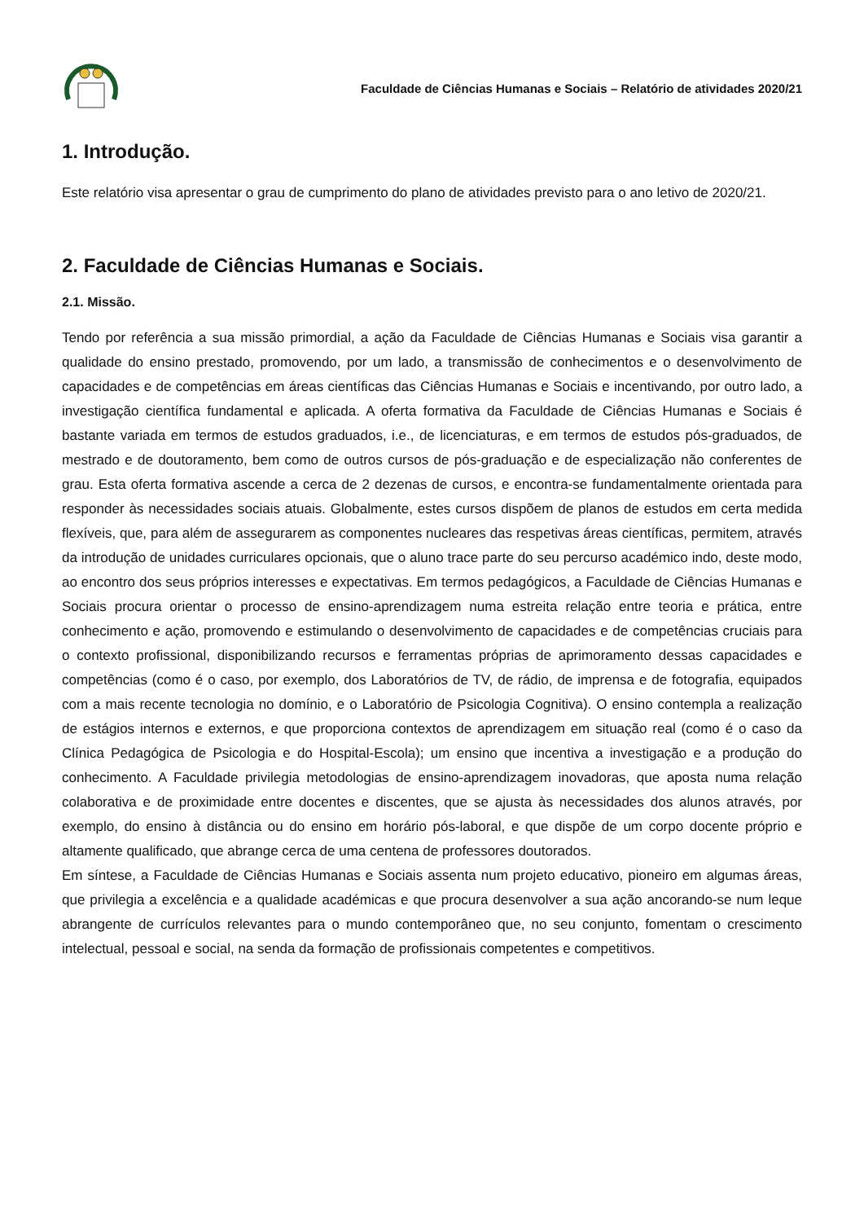Faculdade de Ciências Humanas e Sociais – Relatório de atividades 2020/21
1. Introdução.
Este relatório visa apresentar o grau de cumprimento do plano de atividades previsto para o ano letivo de 2020/21.
2. Faculdade de Ciências Humanas e Sociais.
2.1. Missão.
Tendo por referência a sua missão primordial, a ação da Faculdade de Ciências Humanas e Sociais visa garantir a qualidade do ensino prestado, promovendo, por um lado, a transmissão de conhecimentos e o desenvolvimento de capacidades e de competências em áreas científicas das Ciências Humanas e Sociais e incentivando, por outro lado, a investigação científica fundamental e aplicada. A oferta formativa da Faculdade de Ciências Humanas e Sociais é bastante variada em termos de estudos graduados, i.e., de licenciaturas, e em termos de estudos pós-graduados, de mestrado e de doutoramento, bem como de outros cursos de pós-graduação e de especialização não conferentes de grau. Esta oferta formativa ascende a cerca de 2 dezenas de cursos, e encontra-se fundamentalmente orientada para responder às necessidades sociais atuais. Globalmente, estes cursos dispõem de planos de estudos em certa medida flexíveis, que, para além de assegurarem as componentes nucleares das respetivas áreas científicas, permitem, através da introdução de unidades curriculares opcionais, que o aluno trace parte do seu percurso académico indo, deste modo, ao encontro dos seus próprios interesses e expectativas. Em termos pedagógicos, a Faculdade de Ciências Humanas e Sociais procura orientar o processo de ensino-aprendizagem numa estreita relação entre teoria e prática, entre conhecimento e ação, promovendo e estimulando o desenvolvimento de capacidades e de competências cruciais para o contexto profissional, disponibilizando recursos e ferramentas próprias de aprimoramento dessas capacidades e competências (como é o caso, por exemplo, dos Laboratórios de TV, de rádio, de imprensa e de fotografia, equipados com a mais recente tecnologia no domínio, e o Laboratório de Psicologia Cognitiva). O ensino contempla a realização de estágios internos e externos, e que proporciona contextos de aprendizagem em situação real (como é o caso da Clínica Pedagógica de Psicologia e do Hospital-Escola); um ensino que incentiva a investigação e a produção do conhecimento. A Faculdade privilegia metodologias de ensino-aprendizagem inovadoras, que aposta numa relação colaborativa e de proximidade entre docentes e discentes, que se ajusta às necessidades dos alunos através, por exemplo, do ensino à distância ou do ensino em horário pós-laboral, e que dispõe de um corpo docente próprio e altamente qualificado, que abrange cerca de uma centena de professores doutorados.
Em síntese, a Faculdade de Ciências Humanas e Sociais assenta num projeto educativo, pioneiro em algumas áreas, que privilegia a excelência e a qualidade académicas e que procura desenvolver a sua ação ancorando-se num leque abrangente de currículos relevantes para o mundo contemporâneo que, no seu conjunto, fomentam o crescimento intelectual, pessoal e social, na senda da formação de profissionais competentes e competitivos.